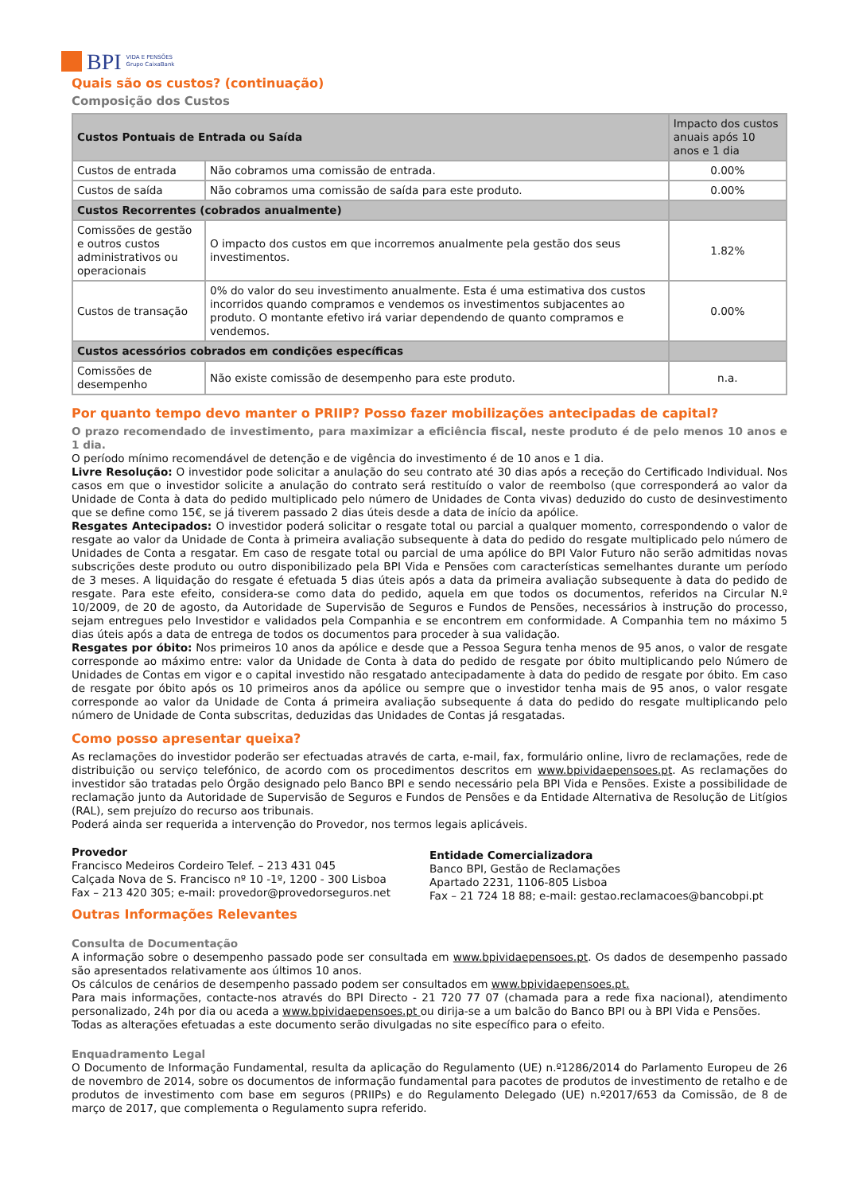BPI VIDA E PENSÕES
Grupo CaixaBank
Quais são os custos? (continuação)
Composição dos Custos
| Custos Pontuais de Entrada ou Saída | | Impacto dos custos anuais após 10 anos e 1 dia |
| --- | --- | --- |
| Custos de entrada | Não cobramos uma comissão de entrada. | 0.00% |
| Custos de saída | Não cobramos uma comissão de saída para este produto. | 0.00% |
| Custos Recorrentes (cobrados anualmente) | | |
| Comissões de gestão e outros custos administrativos ou operacionais | O impacto dos custos em que incorremos anualmente pela gestão dos seus investimentos. | 1.82% |
| Custos de transação | 0% do valor do seu investimento anualmente. Esta é uma estimativa dos custos incorridos quando compramos e vendemos os investimentos subjacentes ao produto. O montante efetivo irá variar dependendo de quanto compramos e vendemos. | 0.00% |
| Custos acessórios cobrados em condições específicas | | |
| Comissões de desempenho | Não existe comissão de desempenho para este produto. | n.a. |
Por quanto tempo devo manter o PRIIP? Posso fazer mobilizações antecipadas de capital?
O prazo recomendado de investimento, para maximizar a eficiência fiscal, neste produto é de pelo menos 10 anos e 1 dia.
O período mínimo recomendável de detenção e de vigência do investimento é de 10 anos e 1 dia.
Livre Resolução: O investidor pode solicitar a anulação do seu contrato até 30 dias após a receção do Certificado Individual. Nos casos em que o investidor solicite a anulação do contrato será restituído o valor de reembolso (que corresponderá ao valor da Unidade de Conta à data do pedido multiplicado pelo número de Unidades de Conta vivas) deduzido do custo de desinvestimento que se define como 15€, se já tiverem passado 2 dias úteis desde a data de início da apólice.
Resgates Antecipados: O investidor poderá solicitar o resgate total ou parcial a qualquer momento, correspondendo o valor de resgate ao valor da Unidade de Conta à primeira avaliação subsequente à data do pedido do resgate multiplicado pelo número de Unidades de Conta a resgatar. Em caso de resgate total ou parcial de uma apólice do BPI Valor Futuro não serão admitidas novas subscrições deste produto ou outro disponibilizado pela BPI Vida e Pensões com características semelhantes durante um período de 3 meses. A liquidação do resgate é efetuada 5 dias úteis após a data da primeira avaliação subsequente à data do pedido de resgate. Para este efeito, considera-se como data do pedido, aquela em que todos os documentos, referidos na Circular N.º 10/2009, de 20 de agosto, da Autoridade de Supervisão de Seguros e Fundos de Pensões, necessários à instrução do processo, sejam entregues pelo Investidor e validados pela Companhia e se encontrem em conformidade. A Companhia tem no máximo 5 dias úteis após a data de entrega de todos os documentos para proceder à sua validação.
Resgates por óbito: Nos primeiros 10 anos da apólice e desde que a Pessoa Segura tenha menos de 95 anos, o valor de resgate corresponde ao máximo entre: valor da Unidade de Conta à data do pedido de resgate por óbito multiplicando pelo Número de Unidades de Contas em vigor e o capital investido não resgatado antecipadamente à data do pedido de resgate por óbito. Em caso de resgate por óbito após os 10 primeiros anos da apólice ou sempre que o investidor tenha mais de 95 anos, o valor resgate corresponde ao valor da Unidade de Conta á primeira avaliação subsequente á data do pedido do resgate multiplicando pelo número de Unidade de Conta subscritas, deduzidas das Unidades de Contas já resgatadas.
Como posso apresentar queixa?
As reclamações do investidor poderão ser efectuadas através de carta, e-mail, fax, formulário online, livro de reclamações, rede de distribuição ou serviço telefónico, de acordo com os procedimentos descritos em www.bpividaepensoes.pt. As reclamações do investidor são tratadas pelo Órgão designado pelo Banco BPI e sendo necessário pela BPI Vida e Pensões. Existe a possibilidade de reclamação junto da Autoridade de Supervisão de Seguros e Fundos de Pensões e da Entidade Alternativa de Resolução de Litígios (RAL), sem prejuízo do recurso aos tribunais.
Poderá ainda ser requerida a intervenção do Provedor, nos termos legais aplicáveis.
Provedor
Francisco Medeiros Cordeiro Telef. – 213 431 045
Calçada Nova de S. Francisco nº 10 -1º, 1200 - 300 Lisboa
Fax – 213 420 305; e-mail: provedor@provedorseguros.net
Entidade Comercializadora
Banco BPI, Gestão de Reclamações
Apartado 2231, 1106-805 Lisboa
Fax – 21 724 18 88; e-mail: gestao.reclamacoes@bancobpi.pt
Outras Informações Relevantes
Consulta de Documentação
A informação sobre o desempenho passado pode ser consultada em www.bpividaepensoes.pt. Os dados de desempenho passado são apresentados relativamente aos últimos 10 anos.
Os cálculos de cenários de desempenho passado podem ser consultados em www.bpividaepensoes.pt.
Para mais informações, contacte-nos através do BPI Directo - 21 720 77 07 (chamada para a rede fixa nacional), atendimento personalizado, 24h por dia ou aceda a www.bpividaepensoes.pt ou dirija-se a um balcão do Banco BPI ou à BPI Vida e Pensões.
Todas as alterações efetuadas a este documento serão divulgadas no site específico para o efeito.
Enquadramento Legal
O Documento de Informação Fundamental, resulta da aplicação do Regulamento (UE) n.º1286/2014 do Parlamento Europeu de 26 de novembro de 2014, sobre os documentos de informação fundamental para pacotes de produtos de investimento de retalho e de produtos de investimento com base em seguros (PRIIPs) e do Regulamento Delegado (UE) n.º2017/653 da Comissão, de 8 de março de 2017, que complementa o Regulamento supra referido.